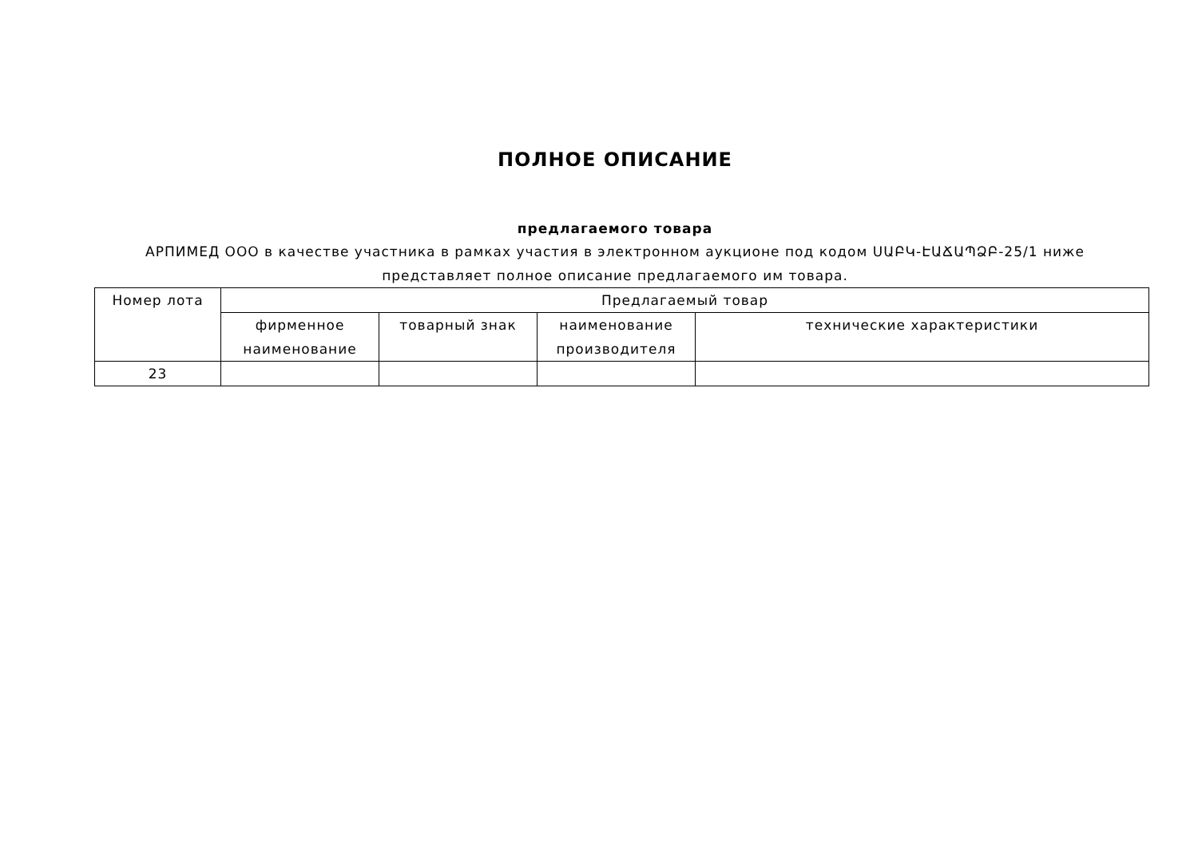ПОЛНОЕ ОПИСАНИЕ
предлагаемого товара
АРПИМЕД ООО в качестве участника в рамках участия в электронном аукционе под кодом ՍԱԲԿ-ԷԱՃԱՊՁԲ-25/1 ниже представляет полное описание предлагаемого им товара.
| Номер лота | Предлагаемый товар | | | |
| --- | --- | --- | --- | --- |
| | фирменное наименование | товарный знак | наименование производителя | технические характеристики |
| 23 | | | | |